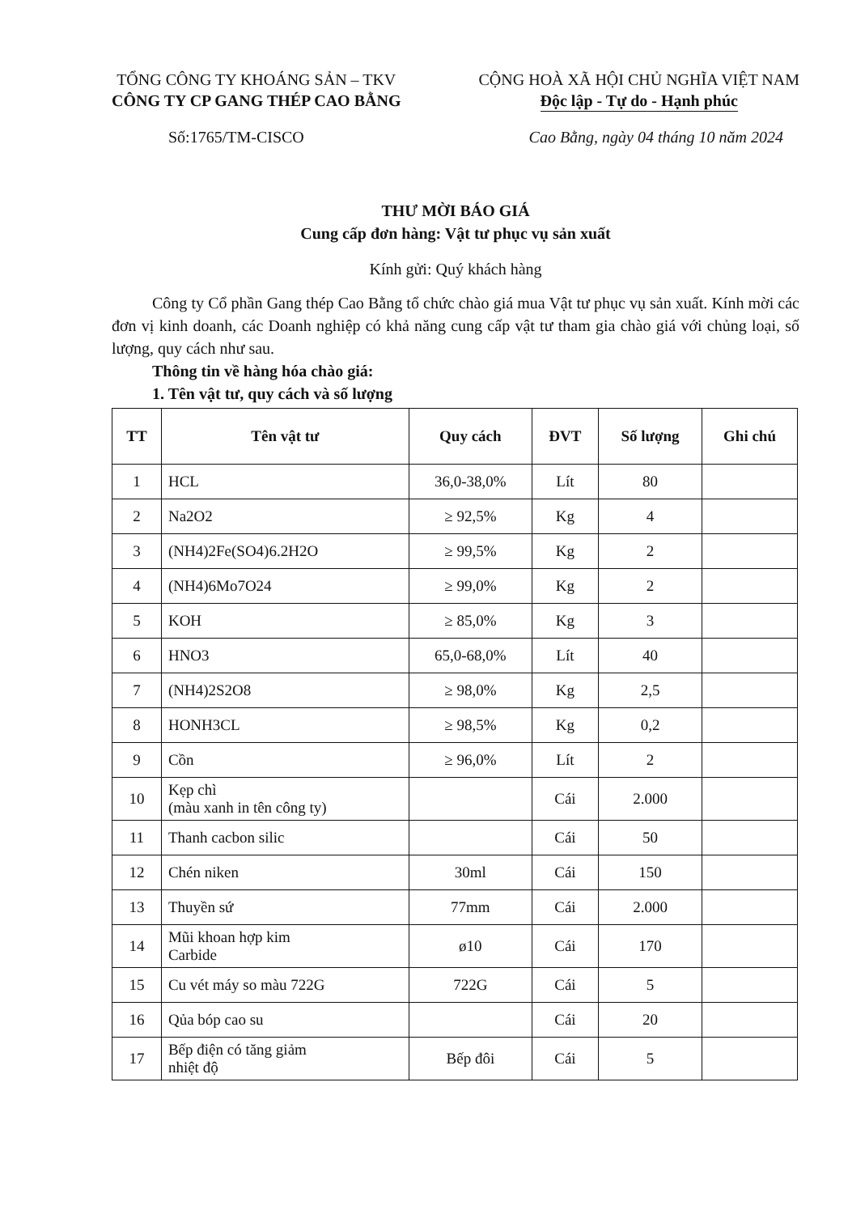TỔNG CÔNG TY KHOÁNG SẢN – TKV
CÔNG TY CP GANG THÉP CAO BẰNG
CỘNG HOÀ XÃ HỘI CHỦ NGHĨA VIỆT NAM
Độc lập - Tự do - Hạnh phúc
Số:1765/TM-CISCO Cao Bằng, ngày 04 tháng 10 năm 2024
THƯ MỜI BÁO GIÁ
Cung cấp đơn hàng: Vật tư phục vụ sản xuất
Kính gửi: Quý khách hàng
Công ty Cổ phần Gang thép Cao Bằng tổ chức chào giá mua Vật tư phục vụ sản xuất. Kính mời các đơn vị kinh doanh, các Doanh nghiệp có khả năng cung cấp vật tư tham gia chào giá với chủng loại, số lượng, quy cách như sau.
Thông tin về hàng hóa chào giá:
1. Tên vật tư, quy cách và số lượng
| TT | Tên vật tư | Quy cách | ĐVT | Số lượng | Ghi chú |
| --- | --- | --- | --- | --- | --- |
| 1 | HCL | 36,0-38,0% | Lít | 80 | |
| 2 | Na2O2 | ≥ 92,5% | Kg | 4 | |
| 3 | (NH4)2Fe(SO4)6.2H2O | ≥ 99,5% | Kg | 2 | |
| 4 | (NH4)6Mo7O24 | ≥ 99,0% | Kg | 2 | |
| 5 | KOH | ≥ 85,0% | Kg | 3 | |
| 6 | HNO3 | 65,0-68,0% | Lít | 40 | |
| 7 | (NH4)2S2O8 | ≥ 98,0% | Kg | 2,5 | |
| 8 | HONH3CL | ≥ 98,5% | Kg | 0,2 | |
| 9 | Cồn | ≥ 96,0% | Lít | 2 | |
| 10 | Kẹp chì (màu xanh in tên công ty) | | Cái | 2.000 | |
| 11 | Thanh cacbon silic | | Cái | 50 | |
| 12 | Chén niken | 30ml | Cái | 150 | |
| 13 | Thuyền sứ | 77mm | Cái | 2.000 | |
| 14 | Mũi khoan hợp kim Carbide | ø10 | Cái | 170 | |
| 15 | Cu vét máy so màu 722G | 722G | Cái | 5 | |
| 16 | Qủa bóp cao su | | Cái | 20 | |
| 17 | Bếp điện có tăng giảm nhiệt độ | Bếp đôi | Cái | 5 | |